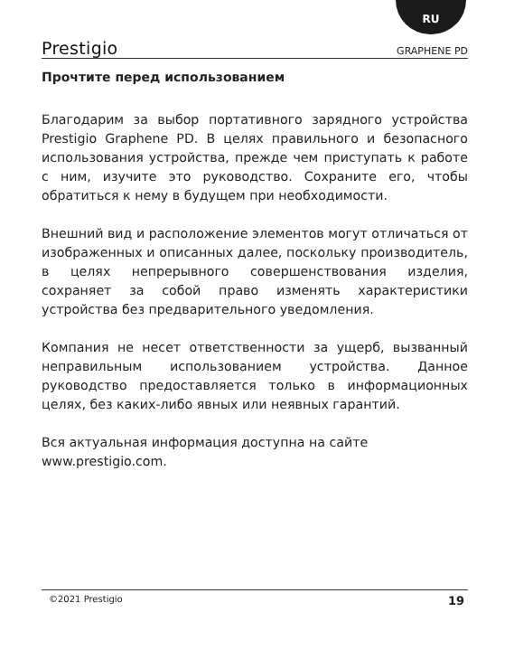RU
Prestigio GRAPHENE PD
Прочтите перед использованием
Благодарим за выбор портативного зарядного устройства Prestigio Graphene PD. В целях правильного и безопасного использования устройства, прежде чем приступать к работе с ним, изучите это руководство. Сохраните его, чтобы обратиться к нему в будущем при необходимости.
Внешний вид и расположение элементов могут отличаться от изображенных и описанных далее, поскольку производитель, в целях непрерывного совершенствования изделия, сохраняет за собой право изменять характеристики устройства без предварительного уведомления.
Компания не несет ответственности за ущерб, вызванный неправильным использованием устройства. Данное руководство предоставляется только в информационных целях, без каких-либо явных или неявных гарантий.
Вся актуальная информация доступна на сайте
www.prestigio.com.
©2021 Prestigio 19